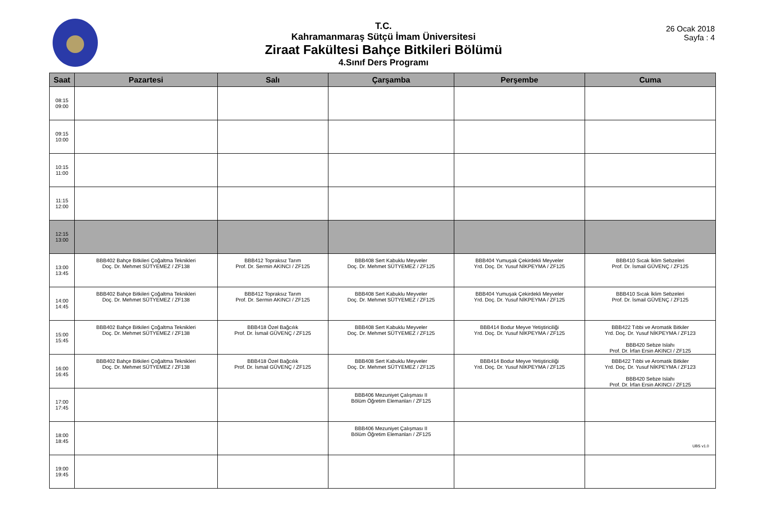T.C.
Kahramanmaraş Sütçü İmam Üniversitesi
Ziraat Fakültesi Bahçe Bitkileri Bölümü
4.Sınıf Ders Programı
26 Ocak 2018
Sayfa : 4
| Saat | Pazartesi | Salı | Çarşamba | Perşembe | Cuma |
| --- | --- | --- | --- | --- | --- |
| 08:15 09:00 | | | | | |
| 09:15 10:00 | | | | | |
| 10:15 11:00 | | | | | |
| 11:15 12:00 | | | | | |
| 12:15 13:00 | | | | | |
| 13:00 13:45 | BBB402 Bahçe Bitkileri Çoğaltma Teknikleri Doç. Dr. Mehmet SÜTYEMEZ / ZF138 | BBB412 Topraksız Tarım Prof. Dr. Sermin AKINCI / ZF125 | BBB408 Sert Kabuklu Meyveler Doç. Dr. Mehmet SÜTYEMEZ / ZF125 | BBB404 Yumuşak Çekirdekli Meyveler Yrd. Doç. Dr. Yusuf NİKPEYMA / ZF125 | BBB410 Sıcak İklim Sebzeleri Prof. Dr. İsmail GÜVENÇ / ZF125 |
| 14:00 14:45 | BBB402 Bahçe Bitkileri Çoğaltma Teknikleri Doç. Dr. Mehmet SÜTYEMEZ / ZF138 | BBB412 Topraksız Tarım Prof. Dr. Sermin AKINCI / ZF125 | BBB408 Sert Kabuklu Meyveler Doç. Dr. Mehmet SÜTYEMEZ / ZF125 | BBB404 Yumuşak Çekirdekli Meyveler Yrd. Doç. Dr. Yusuf NİKPEYMA / ZF125 | BBB410 Sıcak İklim Sebzeleri Prof. Dr. İsmail GÜVENÇ / ZF125 |
| 15:00 15:45 | BBB402 Bahçe Bitkileri Çoğaltma Teknikleri Doç. Dr. Mehmet SÜTYEMEZ / ZF138 | BBB418 Özel Bağcılık Prof. Dr. İsmail GÜVENÇ / ZF125 | BBB408 Sert Kabuklu Meyveler Doç. Dr. Mehmet SÜTYEMEZ / ZF125 | BBB414 Bodur Meyve Yetiştiriciliği Yrd. Doç. Dr. Yusuf NİKPEYMA / ZF125 | BBB422 Tıbbi ve Aromatik Bitkiler Yrd. Doç. Dr. Yusuf NİKPEYMA / ZF123 BBB420 Sebze Islahı Prof. Dr. İrfan Ersin AKINCI / ZF125 |
| 16:00 16:45 | BBB402 Bahçe Bitkileri Çoğaltma Teknikleri Doç. Dr. Mehmet SÜTYEMEZ / ZF138 | BBB418 Özel Bağcılık Prof. Dr. İsmail GÜVENÇ / ZF125 | BBB408 Sert Kabuklu Meyveler Doç. Dr. Mehmet SÜTYEMEZ / ZF125 | BBB414 Bodur Meyve Yetiştiriciliği Yrd. Doç. Dr. Yusuf NİKPEYMA / ZF125 | BBB422 Tıbbi ve Aromatik Bitkiler Yrd. Doç. Dr. Yusuf NİKPEYMA / ZF123 BBB420 Sebze Islahı Prof. Dr. İrfan Ersin AKINCI / ZF125 |
| 17:00 17:45 | | | BBB406 Mezuniyet Çalışması II Bölüm Öğretim Elemanları / ZF125 | | |
| 18:00 18:45 | | | BBB406 Mezuniyet Çalışması II Bölüm Öğretim Elemanları / ZF125 | | |
| 19:00 19:45 | | | | | |
UBS v1.0